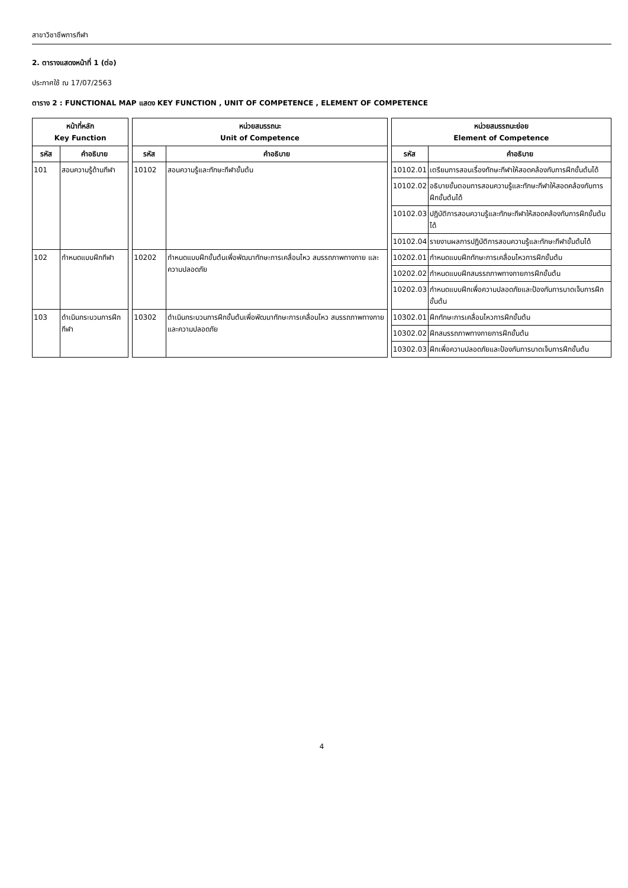สาขาวิชาชีพการกีฬา
2. ตารางแสดงหน้าที่ 1 (ต่อ)
ประกาศใช้ ณ 17/07/2563
ตาราง 2 : FUNCTIONAL MAP แสดง KEY FUNCTION , UNIT OF COMPETENCE , ELEMENT OF COMPETENCE
| หน้าที่หลัก Key Function | | | หน่วยสมรรถนะ Unit of Competence | | | หน่วยสมรรถนะย่อย Element of Competence | |
| --- | --- | --- | --- | --- | --- | --- | --- |
| รหัส | คำอธิบาย | | รหัส | คำอธิบาย | | รหัส | คำอธิบาย |
| 101 | สอนความรู้ด้านกีฬา | | 10102 | สอนความรู้และทักษะกีฬาขั้นต้น | | 10102.01 | เตรียมการสอนเรื่องทักษะกีฬาให้สอดคล้องกับการฝึกขั้นต้นได้ |
| | | | | | | 10102.02 | อธิบายขั้นตอนการสอนความรู้และทักษะกีฬาให้สอดคล้องกับการฝึกขั้นต้นได้ |
| | | | | | | 10102.03 | ปฏิบัติการสอนความรู้และทักษะกีฬาให้สอดคล้องกับการฝึกขั้นต้นได้ |
| | | | | | | 10102.04 | รายงานผลการปฏิบัติการสอนความรู้และทักษะกีฬาขั้นต้นได้ |
| 102 | กำหนดแบบฝึกกีฬา | | 10202 | กำหนดแบบฝึกขั้นต้นเพื่อพัฒนาทักษะการเคลื่อนไหว สมรรถภาพทางกาย และความปลอดภัย | | 10202.01 | กำหนดแบบฝึกทักษะการเคลื่อนไหวการฝึกขั้นต้น |
| | | | | | | 10202.02 | กำหนดแบบฝึกสมรรถภาพทางกายการฝึกขั้นต้น |
| | | | | | | 10202.03 | กำหนดแบบฝึกเพื่อความปลอดภัยและป้องกันการบาดเจ็บการฝึกขั้นต้น |
| 103 | ดำเนินกระบวนการฝึกกีฬา | | 10302 | ดำเนินกระบวนการฝึกขั้นต้นเพื่อพัฒนาทักษะการเคลื่อนไหว สมรรถภาพทางกาย และความปลอดภัย | | 10302.01 | ฝึกทักษะการเคลื่อนไหวการฝึกขั้นต้น |
| | | | | | | 10302.02 | ฝึกสมรรถภาพทางกายการฝึกขั้นต้น |
| | | | | | | 10302.03 | ฝึกเพื่อความปลอดภัยและป้องกันการบาดเจ็บการฝึกขั้นต้น |
4